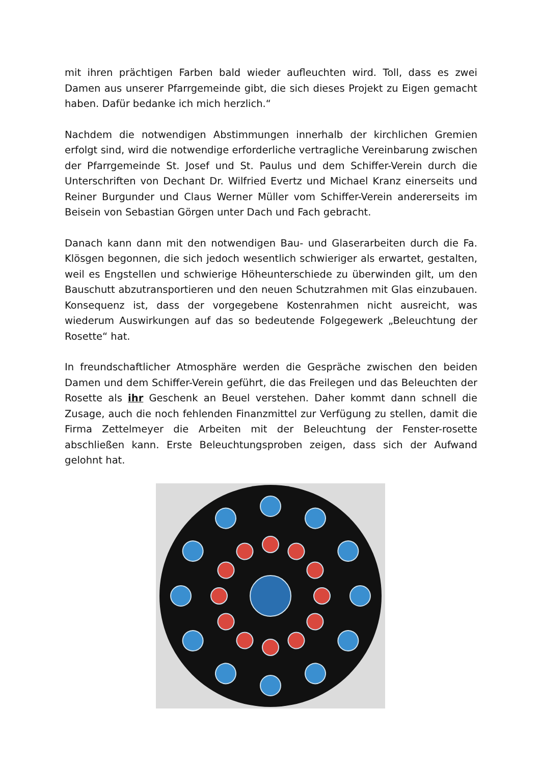mit ihren prächtigen Farben bald wieder aufleuchten wird. Toll, dass es zwei Damen aus unserer Pfarrgemeinde gibt, die sich dieses Projekt zu Eigen gemacht haben. Dafür bedanke ich mich herzlich.“
Nachdem die notwendigen Abstimmungen innerhalb der kirchlichen Gremien erfolgt sind, wird die notwendige erforderliche vertragliche Vereinbarung zwischen der Pfarrgemeinde St. Josef und St. Paulus und dem Schiffer-Verein durch die Unterschriften von Dechant Dr. Wilfried Evertz und Michael Kranz einerseits und Reiner Burgunder und Claus Werner Müller vom Schiffer-Verein andererseits im Beisein von Sebastian Görgen unter Dach und Fach gebracht.
Danach kann dann mit den notwendigen Bau- und Glaserarbeiten durch die Fa. Klösgen begonnen, die sich jedoch wesentlich schwieriger als erwartet, gestalten, weil es Engstellen und schwierige Höheunterschiede zu überwinden gilt, um den Bauschutt abzutransportieren und den neuen Schutzrahmen mit Glas einzubauen. Konsequenz ist, dass der vorgegebene Kostenrahmen nicht ausreicht, was wiederum Auswirkungen auf das so bedeutende Folgegewerk „Beleuchtung der Rosette“ hat.
In freundschaftlicher Atmosphäre werden die Gespräche zwischen den beiden Damen und dem Schiffer-Verein geführt, die das Freilegen und das Beleuchten der Rosette als ihr Geschenk an Beuel verstehen. Daher kommt dann schnell die Zusage, auch die noch fehlenden Finanzmittel zur Verfügung zu stellen, damit die Firma Zettelmeyer die Arbeiten mit der Beleuchtung der Fenster-rosette abschließen kann. Erste Beleuchtungsproben zeigen, dass sich der Aufwand gelohnt hat.